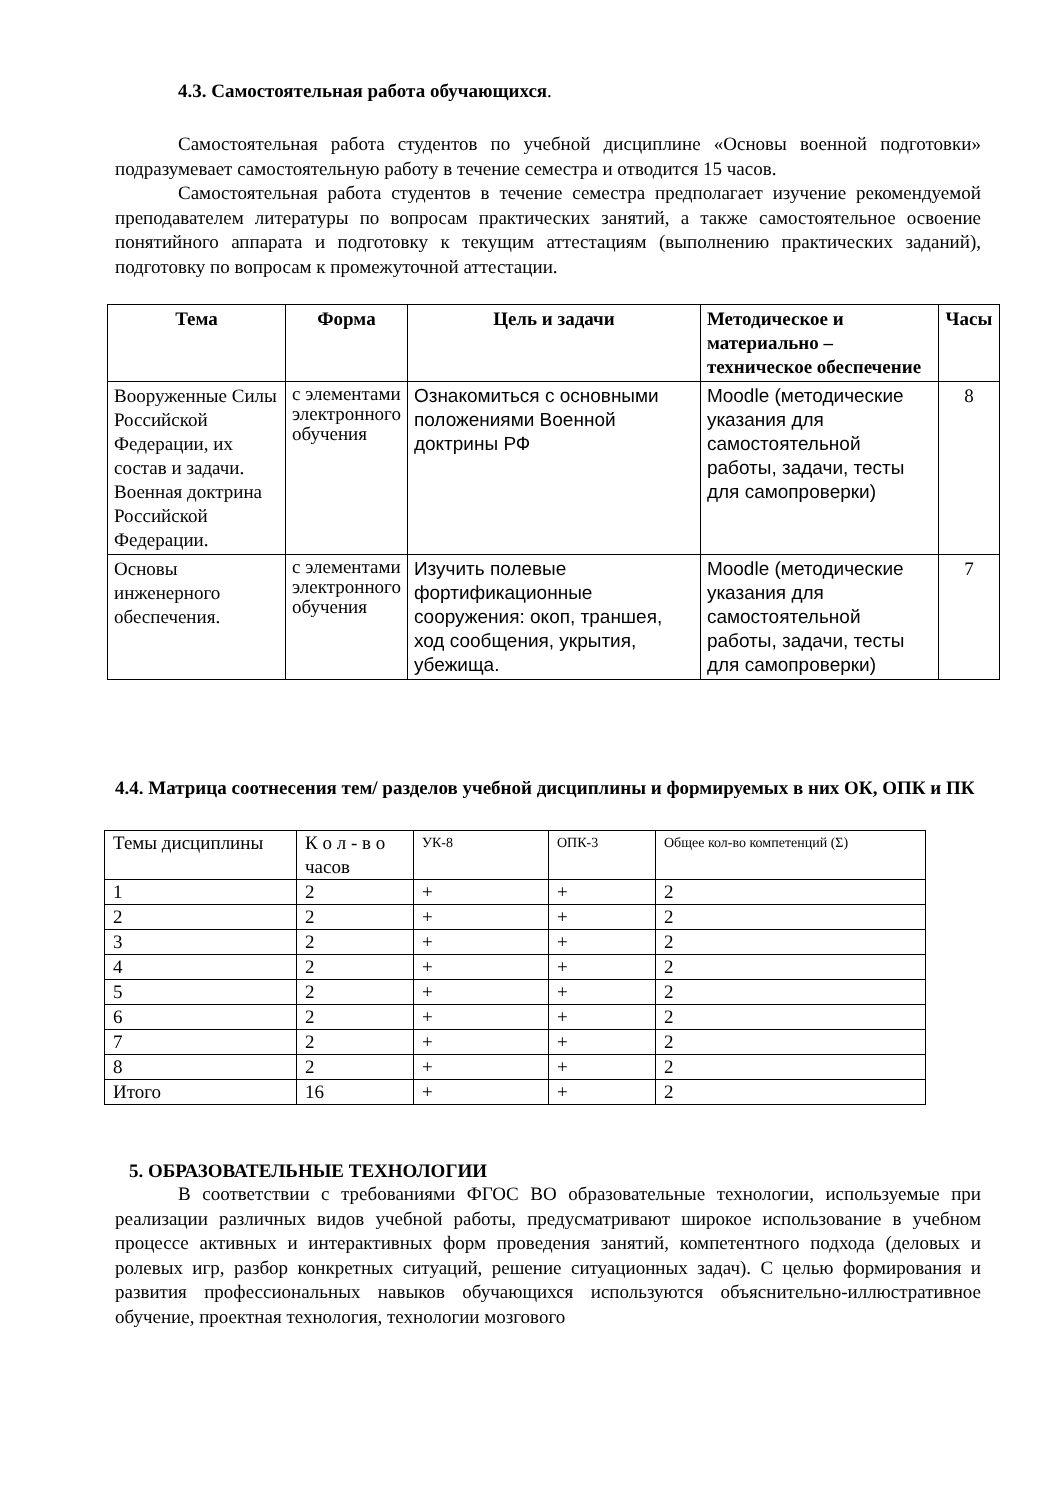4.3. Самостоятельная работа обучающихся.
Самостоятельная работа студентов по учебной дисциплине «Основы военной подготовки» подразумевает самостоятельную работу в течение семестра и отводится 15 часов.
Самостоятельная работа студентов в течение семестра предполагает изучение рекомендуемой преподавателем литературы по вопросам практических занятий, а также самостоятельное освоение понятийного аппарата и подготовку к текущим аттестациям (выполнению практических заданий), подготовку по вопросам к промежуточной аттестации.
| Тема | Форма | Цель и задачи | Методическое и материально – техническое обеспечение | Часы |
| --- | --- | --- | --- | --- |
| Вооруженные Силы Российской Федерации, их состав и задачи. Военная доктрина Российской Федерации. | с элементами электронного обучения | Ознакомиться с основными положениями Военной доктрины РФ | Moodle (методические указания для самостоятельной работы, задачи, тесты для самопроверки) | 8 |
| Основы инженерного обеспечения. | с элементами электронного обучения | Изучить полевые фортификационные сооружения: окоп, траншея, ход сообщения, укрытия, убежища. | Moodle (методические указания для самостоятельной работы, задачи, тесты для самопроверки) | 7 |
4.4. Матрица соотнесения тем/ разделов учебной дисциплины и формируемых в них ОК, ОПК и ПК
| Темы дисциплины | К о л - в о часов | УК-8 | ОПК-3 | Общее кол-во компетенций (Σ) |
| 1 | 2 | + | + | 2 |
| 2 | 2 | + | + | 2 |
| 3 | 2 | + | + | 2 |
| 4 | 2 | + | + | 2 |
| 5 | 2 | + | + | 2 |
| 6 | 2 | + | + | 2 |
| 7 | 2 | + | + | 2 |
| 8 | 2 | + | + | 2 |
| Итого | 16 | + | + | 2 |
5. ОБРАЗОВАТЕЛЬНЫЕ ТЕХНОЛОГИИ
В соответствии с требованиями ФГОС ВО образовательные технологии, используемые при реализации различных видов учебной работы, предусматривают широкое использование в учебном процессе активных и интерактивных форм проведения занятий, компетентного подхода (деловых и ролевых игр, разбор конкретных ситуаций, решение ситуационных задач). С целью формирования и развития профессиональных навыков обучающихся используются объяснительно-иллюстративное обучение, проектная технология, технологии мозгового